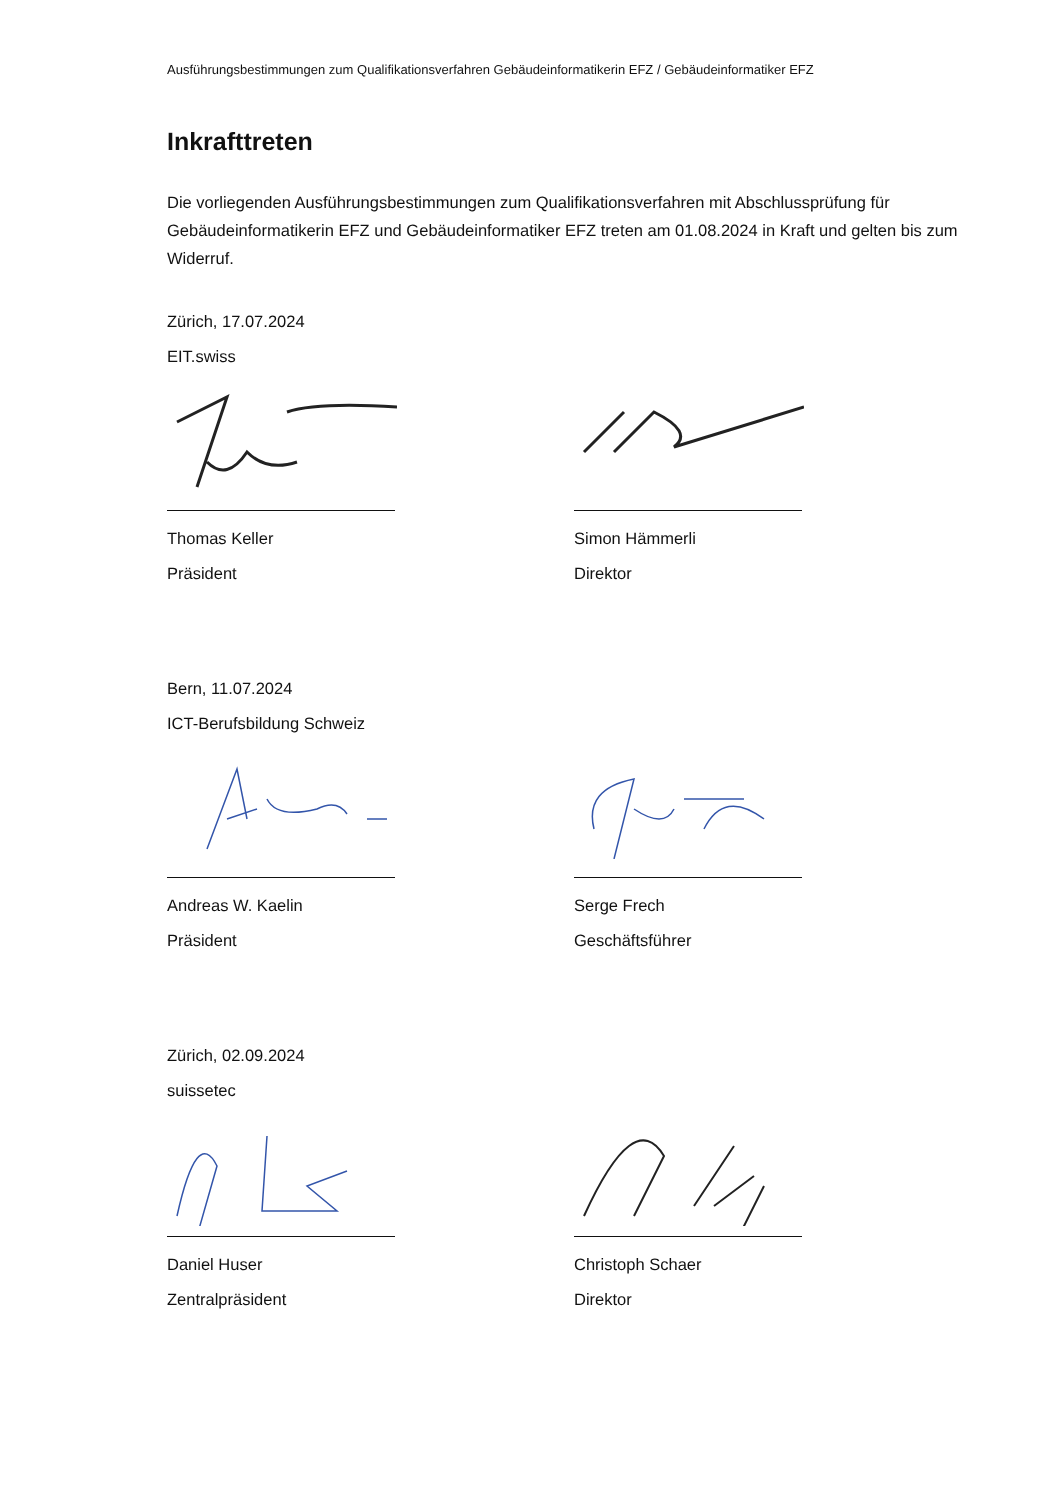Ausführungsbestimmungen zum Qualifikationsverfahren Gebäudeinformatikerin EFZ / Gebäudeinformatiker EFZ
Inkrafttreten
Die vorliegenden Ausführungsbestimmungen zum Qualifikationsverfahren mit Abschlussprüfung für Gebäudeinformatikerin EFZ und Gebäudeinformatiker EFZ treten am 01.08.2024 in Kraft und gelten bis zum Widerruf.
Zürich, 17.07.2024
EIT.swiss
Thomas Keller
Präsident
Simon Hämmerli
Direktor
Bern, 11.07.2024
ICT-Berufsbildung Schweiz
Andreas W. Kaelin
Präsident
Serge Frech
Geschäftsführer
Zürich, 02.09.2024
suissetec
Daniel Huser
Zentralpräsident
Christoph Schaer
Direktor